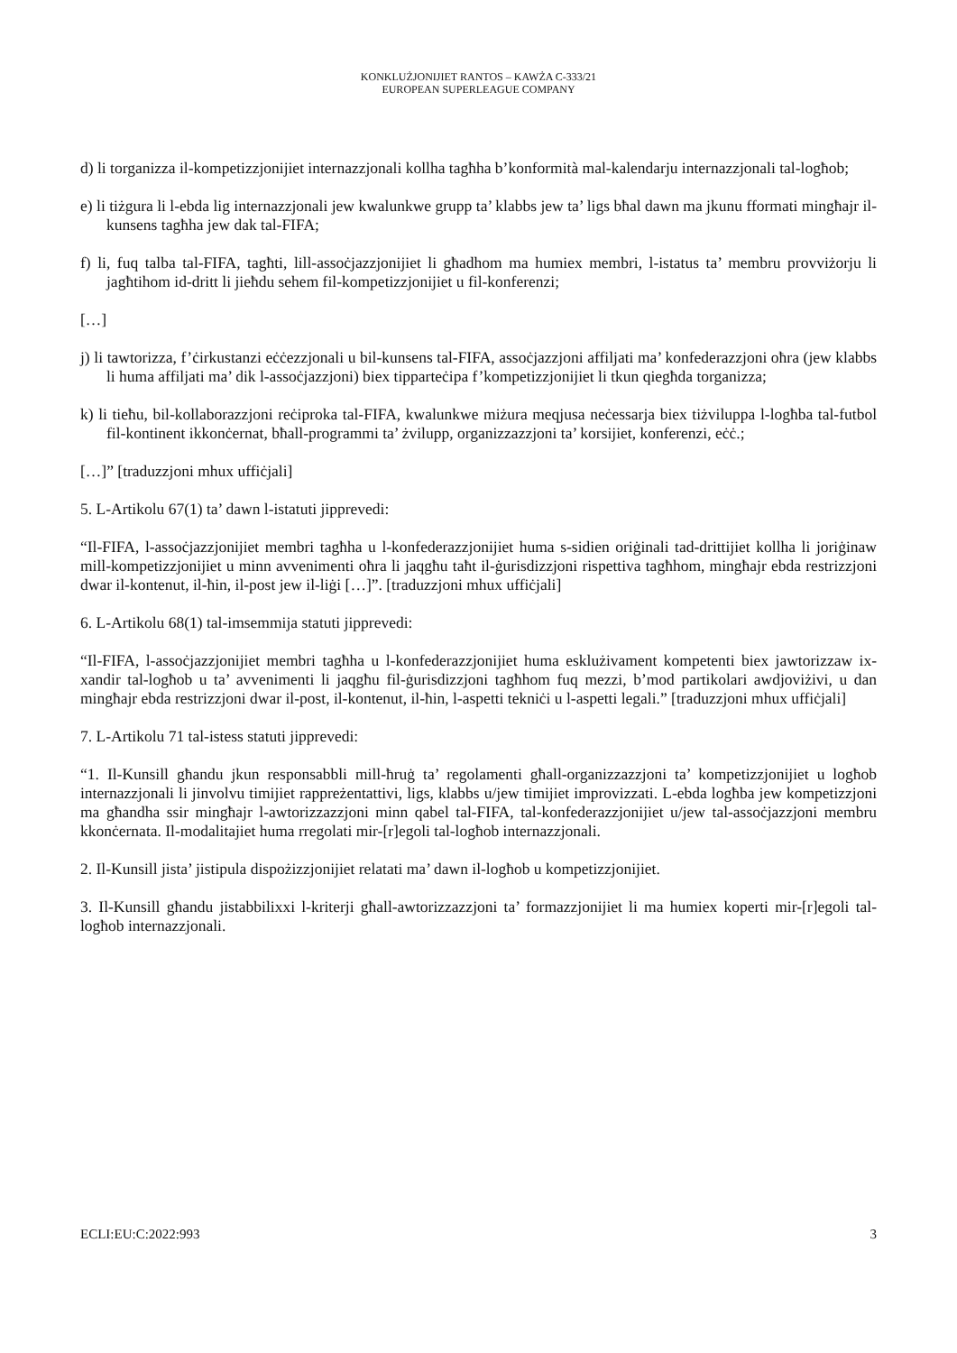KONKLUŻJONIJIET RANTOS – KAWŻA C-333/21
EUROPEAN SUPERLEAGUE COMPANY
d) li torganizza il-kompetizzjonijiet internazzjonali kollha tagħha b’konformità mal-kalendarju internazzjonali tal-logħob;
e) li tiżgura li l-ebda lig internazzjonali jew kwalunkwe grupp ta’ klabbs jew ta’ ligs bħal dawn ma jkunu fformati mingħajr il-kunsens tagħha jew dak tal-FIFA;
f) li, fuq talba tal-FIFA, tagħti, lill-assoċjazzjonijiet li għadhom ma humiex membri, l-istatus ta’ membru provviżorju li jagħtihom id-dritt li jieħdu sehem fil-kompetizzjonijiet u fil-konferenzi;
[…]
j) li tawtorizza, f’ċirkustanzi eċċezzjonali u bil-kunsens tal-FIFA, assoċjazzjoni affiljati ma’ konfederazzjoni oħra (jew klabbs li huma affiljati ma’ dik l-assoċjazzjoni) biex tipparteċipa f’kompetizzjonijiet li tkun qiegħda torganizza;
k) li tieħu, bil-kollaborazzjoni reċiproka tal-FIFA, kwalunkwe miżura meqjusa neċessarja biex tiżviluppa l-logħba tal-futbol fil-kontinent ikkonċernat, bħall-programmi ta’ żvilupp, organizzazzjoni ta’ korsijiet, konferenzi, eċċ.;
[…]” [traduzzjoni mhux uffiċjali]
5. L-Artikolu 67(1) ta’ dawn l-istatuti jipprevedi:
“Il-FIFA, l-assoċjazzjonijiet membri tagħha u l-konfederazzjonijiet huma s-sidien oriġinali tad-drittijiet kollha li joriġinaw mill-kompetizzjonijiet u minn avvenimenti oħra li jaqgħu taħt il-ġurisdizzjoni rispettiva tagħhom, mingħajr ebda restrizzjoni dwar il-kontenut, il-ħin, il-post jew il-liġi […]”. [traduzzjoni mhux uffiċjali]
6. L-Artikolu 68(1) tal-imsemmija statuti jipprevedi:
“Il-FIFA, l-assoċjazzjonijiet membri tagħha u l-konfederazzjonijiet huma esklużivament kompetenti biex jawtorizzaw ix-xandir tal-logħob u ta’ avvenimenti li jaqgħu fil-ġurisdizzjoni tagħhom fuq mezzi, b’mod partikolari awdjoviżivi, u dan mingħajr ebda restrizzjoni dwar il-post, il-kontenut, il-ħin, l-aspetti tekniċi u l-aspetti legali.” [traduzzjoni mhux uffiċjali]
7. L-Artikolu 71 tal-istess statuti jipprevedi:
“1. Il-Kunsill għandu jkun responsabbli mill-ħruġ ta’ regolamenti għall-organizzazzjoni ta’ kompetizzjonijiet u logħob internazzjonali li jinvolvu timijiet rappreżentattivi, ligs, klabbs u/jew timijiet improvizzati. L-ebda logħba jew kompetizzjoni ma għandha ssir mingħajr l-awtorizzazzjoni minn qabel tal-FIFA, tal-konfederazzjonijiet u/jew tal-assoċjazzjoni membru kkonċernata. Il-modalitajiet huma rregolati mir-[r]egoli tal-logħob internazzjonali.
2. Il-Kunsill jista’ jistipula dispożizzjonijiet relatati ma’ dawn il-logħob u kompetizzjonijiet.
3. Il-Kunsill għandu jistabbilixxi l-kriterji għall-awtorizzazzjoni ta’ formazzjonijiet li ma humiex koperti mir-[r]egoli tal-logħob internazzjonali.
ECLI:EU:C:2022:993 3